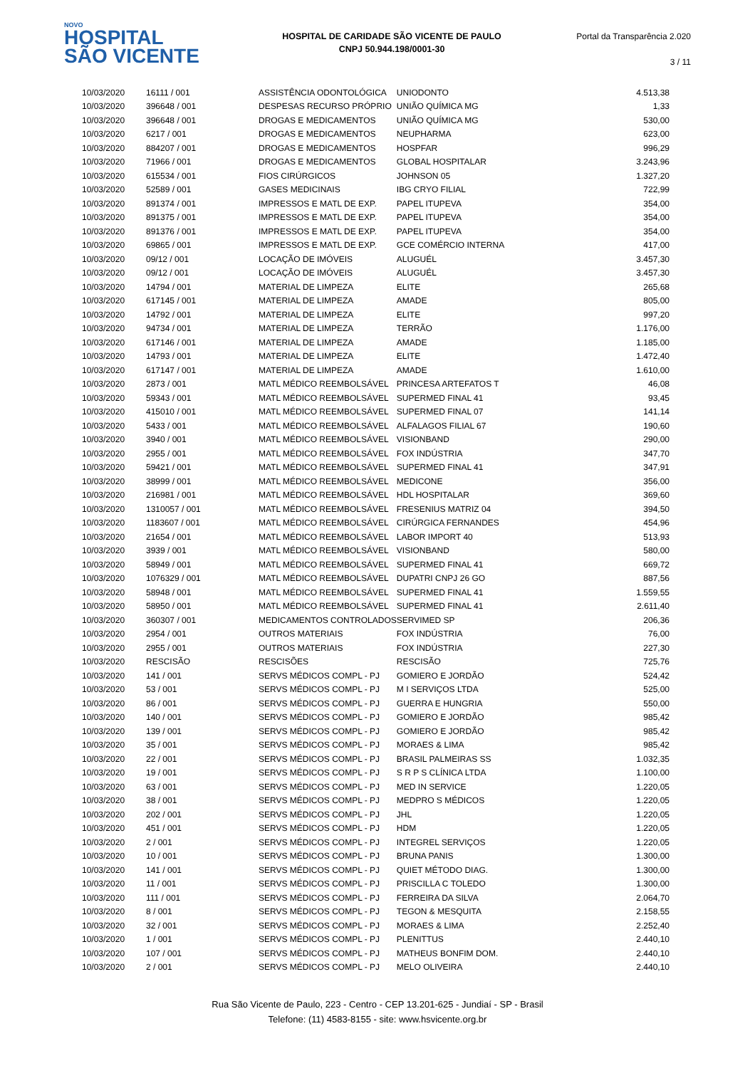NOVO
HOSPITAL
SÃO VICENTE
HOSPITAL DE CARIDADE SÃO VICENTE DE PAULO
CNPJ 50.944.198/0001-30
Portal da Transparência 2.020
3 / 11
| 10/03/2020 | 16111 / 001 | ASSISTÊNCIA ODONTOLÓGICA | UNIODONTO | 4.513,38 |
| 10/03/2020 | 396648 / 001 | DESPESAS RECURSO PRÓPRIO | UNIÃO QUÍMICA MG | 1,33 |
| 10/03/2020 | 396648 / 001 | DROGAS E MEDICAMENTOS | UNIÃO QUÍMICA MG | 530,00 |
| 10/03/2020 | 6217 / 001 | DROGAS E MEDICAMENTOS | NEUPHARMA | 623,00 |
| 10/03/2020 | 884207 / 001 | DROGAS E MEDICAMENTOS | HOSPFAR | 996,29 |
| 10/03/2020 | 71966 / 001 | DROGAS E MEDICAMENTOS | GLOBAL HOSPITALAR | 3.243,96 |
| 10/03/2020 | 615534 / 001 | FIOS CIRÚRGICOS | JOHNSON 05 | 1.327,20 |
| 10/03/2020 | 52589 / 001 | GASES MEDICINAIS | IBG CRYO FILIAL | 722,99 |
| 10/03/2020 | 891374 / 001 | IMPRESSOS E MATL DE EXP. | PAPEL ITUPEVA | 354,00 |
| 10/03/2020 | 891375 / 001 | IMPRESSOS E MATL DE EXP. | PAPEL ITUPEVA | 354,00 |
| 10/03/2020 | 891376 / 001 | IMPRESSOS E MATL DE EXP. | PAPEL ITUPEVA | 354,00 |
| 10/03/2020 | 69865 / 001 | IMPRESSOS E MATL DE EXP. | GCE COMÉRCIO INTERNA | 417,00 |
| 10/03/2020 | 09/12 / 001 | LOCAÇÃO DE IMÓVEIS | ALUGUÉL | 3.457,30 |
| 10/03/2020 | 09/12 / 001 | LOCAÇÃO DE IMÓVEIS | ALUGUÉL | 3.457,30 |
| 10/03/2020 | 14794 / 001 | MATERIAL DE LIMPEZA | ELITE | 265,68 |
| 10/03/2020 | 617145 / 001 | MATERIAL DE LIMPEZA | AMADE | 805,00 |
| 10/03/2020 | 14792 / 001 | MATERIAL DE LIMPEZA | ELITE | 997,20 |
| 10/03/2020 | 94734 / 001 | MATERIAL DE LIMPEZA | TERRÃO | 1.176,00 |
| 10/03/2020 | 617146 / 001 | MATERIAL DE LIMPEZA | AMADE | 1.185,00 |
| 10/03/2020 | 14793 / 001 | MATERIAL DE LIMPEZA | ELITE | 1.472,40 |
| 10/03/2020 | 617147 / 001 | MATERIAL DE LIMPEZA | AMADE | 1.610,00 |
| 10/03/2020 | 2873 / 001 | MATL MÉDICO REEMBOLSÁVEL | PRINCESA ARTEFATOS T | 46,08 |
| 10/03/2020 | 59343 / 001 | MATL MÉDICO REEMBOLSÁVEL | SUPERMED FINAL 41 | 93,45 |
| 10/03/2020 | 415010 / 001 | MATL MÉDICO REEMBOLSÁVEL | SUPERMED FINAL 07 | 141,14 |
| 10/03/2020 | 5433 / 001 | MATL MÉDICO REEMBOLSÁVEL | ALFALAGOS FILIAL 67 | 190,60 |
| 10/03/2020 | 3940 / 001 | MATL MÉDICO REEMBOLSÁVEL | VISIONBAND | 290,00 |
| 10/03/2020 | 2955 / 001 | MATL MÉDICO REEMBOLSÁVEL | FOX INDÚSTRIA | 347,70 |
| 10/03/2020 | 59421 / 001 | MATL MÉDICO REEMBOLSÁVEL | SUPERMED FINAL 41 | 347,91 |
| 10/03/2020 | 38999 / 001 | MATL MÉDICO REEMBOLSÁVEL | MEDICONE | 356,00 |
| 10/03/2020 | 216981 / 001 | MATL MÉDICO REEMBOLSÁVEL | HDL HOSPITALAR | 369,60 |
| 10/03/2020 | 1310057 / 001 | MATL MÉDICO REEMBOLSÁVEL | FRESENIUS MATRIZ 04 | 394,50 |
| 10/03/2020 | 1183607 / 001 | MATL MÉDICO REEMBOLSÁVEL | CIRÚRGICA FERNANDES | 454,96 |
| 10/03/2020 | 21654 / 001 | MATL MÉDICO REEMBOLSÁVEL | LABOR IMPORT 40 | 513,93 |
| 10/03/2020 | 3939 / 001 | MATL MÉDICO REEMBOLSÁVEL | VISIONBAND | 580,00 |
| 10/03/2020 | 58949 / 001 | MATL MÉDICO REEMBOLSÁVEL | SUPERMED FINAL 41 | 669,72 |
| 10/03/2020 | 1076329 / 001 | MATL MÉDICO REEMBOLSÁVEL | DUPATRI CNPJ 26 GO | 887,56 |
| 10/03/2020 | 58948 / 001 | MATL MÉDICO REEMBOLSÁVEL | SUPERMED FINAL 41 | 1.559,55 |
| 10/03/2020 | 58950 / 001 | MATL MÉDICO REEMBOLSÁVEL | SUPERMED FINAL 41 | 2.611,40 |
| 10/03/2020 | 360307 / 001 | MEDICAMENTOS CONTROLADOS | SERVIMED SP | 206,36 |
| 10/03/2020 | 2954 / 001 | OUTROS MATERIAIS | FOX INDÚSTRIA | 76,00 |
| 10/03/2020 | 2955 / 001 | OUTROS MATERIAIS | FOX INDÚSTRIA | 227,30 |
| 10/03/2020 | RESCISÃO | RESCISÕES | RESCISÃO | 725,76 |
| 10/03/2020 | 141 / 001 | SERVS MÉDICOS COMPL - PJ | GOMIERO E JORDÃO | 524,42 |
| 10/03/2020 | 53 / 001 | SERVS MÉDICOS COMPL - PJ | M I SERVIÇOS LTDA | 525,00 |
| 10/03/2020 | 86 / 001 | SERVS MÉDICOS COMPL - PJ | GUERRA E HUNGRIA | 550,00 |
| 10/03/2020 | 140 / 001 | SERVS MÉDICOS COMPL - PJ | GOMIERO E JORDÃO | 985,42 |
| 10/03/2020 | 139 / 001 | SERVS MÉDICOS COMPL - PJ | GOMIERO E JORDÃO | 985,42 |
| 10/03/2020 | 35 / 001 | SERVS MÉDICOS COMPL - PJ | MORAES & LIMA | 985,42 |
| 10/03/2020 | 22 / 001 | SERVS MÉDICOS COMPL - PJ | BRASIL PALMEIRAS SS | 1.032,35 |
| 10/03/2020 | 19 / 001 | SERVS MÉDICOS COMPL - PJ | S R P S CLÍNICA LTDA | 1.100,00 |
| 10/03/2020 | 63 / 001 | SERVS MÉDICOS COMPL - PJ | MED IN SERVICE | 1.220,05 |
| 10/03/2020 | 38 / 001 | SERVS MÉDICOS COMPL - PJ | MEDPRO S MÉDICOS | 1.220,05 |
| 10/03/2020 | 202 / 001 | SERVS MÉDICOS COMPL - PJ | JHL | 1.220,05 |
| 10/03/2020 | 451 / 001 | SERVS MÉDICOS COMPL - PJ | HDM | 1.220,05 |
| 10/03/2020 | 2 / 001 | SERVS MÉDICOS COMPL - PJ | INTEGREL SERVIÇOS | 1.220,05 |
| 10/03/2020 | 10 / 001 | SERVS MÉDICOS COMPL - PJ | BRUNA PANIS | 1.300,00 |
| 10/03/2020 | 141 / 001 | SERVS MÉDICOS COMPL - PJ | QUIET MÉTODO DIAG. | 1.300,00 |
| 10/03/2020 | 11 / 001 | SERVS MÉDICOS COMPL - PJ | PRISCILLA C TOLEDO | 1.300,00 |
| 10/03/2020 | 111 / 001 | SERVS MÉDICOS COMPL - PJ | FERREIRA DA SILVA | 2.064,70 |
| 10/03/2020 | 8 / 001 | SERVS MÉDICOS COMPL - PJ | TEGON & MESQUITA | 2.158,55 |
| 10/03/2020 | 32 / 001 | SERVS MÉDICOS COMPL - PJ | MORAES & LIMA | 2.252,40 |
| 10/03/2020 | 1 / 001 | SERVS MÉDICOS COMPL - PJ | PLENITTUS | 2.440,10 |
| 10/03/2020 | 107 / 001 | SERVS MÉDICOS COMPL - PJ | MATHEUS BONFIM DOM. | 2.440,10 |
| 10/03/2020 | 2 / 001 | SERVS MÉDICOS COMPL - PJ | MELO OLIVEIRA | 2.440,10 |
Rua São Vicente de Paulo, 223 - Centro - CEP 13.201-625 - Jundiaí - SP - Brasil
Telefone: (11) 4583-8155 - site: www.hsvicente.org.br